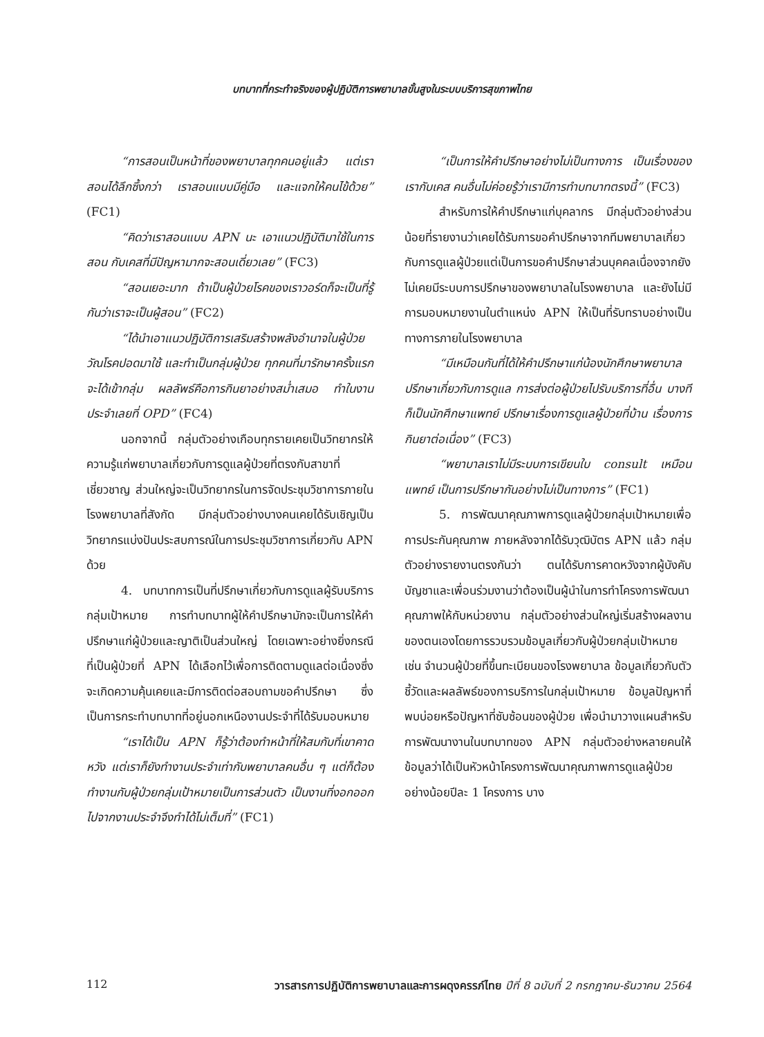บทบาทที่กระทำจริงของผู้ปฏิบัติการพยาบาลขั้นสูงในระบบบริการสุขภาพไทย
“การสอนเป็นหน้าที่ของพยาบาลทุกคนอยู่แล้ว แต่เราสอนได้ลึกซึ้งกว่า เราสอนแบบมีคู่มือ และแจกให้คนไข้ด้วย” (FC1)
“คิดว่าเราสอนแบบ APN นะ เอาแนวปฏิบัติมาใช้ในการสอน กับเคสที่มีปัญหามากจะสอนเดี่ยวเลย” (FC3)
“สอนเยอะมาก ถ้าเป็นผู้ป่วยโรคของเราวอร์ดก็จะเป็นที่รู้กันว่าเราจะเป็นผู้สอน” (FC2)
“ได้นำเอาแนวปฏิบัติการเสริมสร้างพลังอำนาจในผู้ป่วยวัณโรคปอดมาใช้ และทำเป็นกลุ่มผู้ป่วย ทุกคนที่มารักษาครั้งแรกจะได้เข้ากลุ่ม ผลลัพธ์คือการกินยาอย่างสม่ำเสมอ ทำในงานประจำเลยที่ OPD” (FC4)
นอกจากนี้ กลุ่มตัวอย่างเกือบทุกรายเคยเป็นวิทยากรให้ความรู้แก่พยาบาลเกี่ยวกับการดูแลผู้ป่วยที่ตรงกับสาขาที่เชี่ยวชาญ ส่วนใหญ่จะเป็นวิทยากรในการจัดประชุมวิชาการภายในโรงพยาบาลที่สังกัด มีกลุ่มตัวอย่างบางคนเคยได้รับเชิญเป็นวิทยากรแบ่งปันประสบการณ์ในการประชุมวิชาการเกี่ยวกับ APN ด้วย
4. บทบาทการเป็นที่ปรึกษาเกี่ยวกับการดูแลผู้รับบริการกลุ่มเป้าหมาย การทำบทบาทผู้ให้คำปรึกษามักจะเป็นการให้คำปรึกษาแก่ผู้ป่วยและญาติเป็นส่วนใหญ่ โดยเฉพาะอย่างยิ่งกรณีที่เป็นผู้ป่วยที่ APN ได้เลือกไว้เพื่อการติดตามดูแลต่อเนื่องซึ่งจะเกิดความคุ้นเคยและมีการติดต่อสอบถามขอคำปรึกษา ซึ่งเป็นการกระทำบทบาทที่อยู่นอกเหนืองานประจำที่ได้รับมอบหมาย
“เราได้เป็น APN ก็รู้ว่าต้องทำหน้าที่ให้สมกับที่เขาคาดหวัง แต่เราก็ยังทำงานประจำเท่ากับพยาบาลคนอื่น ๆ แต่ก็ต้องทำงานกับผู้ป่วยกลุ่มเป้าหมายเป็นการส่วนตัว เป็นงานที่งอกออกไปจากงานประจำจึงทำได้ไม่เต็มที่” (FC1)
“เป็นการให้คำปรึกษาอย่างไม่เป็นทางการ เป็นเรื่องของเรากับเคส คนอื่นไม่ค่อยรู้ว่าเรามีการทำบทบาทตรงนี้” (FC3)
สำหรับการให้คำปรึกษาแก่บุคลากร มีกลุ่มตัวอย่างส่วนน้อยที่รายงานว่าเคยได้รับการขอคำปรึกษาจากทีมพยาบาลเกี่ยวกับการดูแลผู้ป่วยแต่เป็นการขอคำปรึกษาส่วนบุคคลเนื่องจากยังไม่เคยมีระบบการปรึกษาของพยาบาลในโรงพยาบาล และยังไม่มีการมอบหมายงานในตำแหน่ง APN ให้เป็นที่รับทราบอย่างเป็นทางการภายในโรงพยาบาล
“มีเหมือนกันที่ได้ให้คำปรึกษาแก่น้องนักศึกษาพยาบาล ปรึกษาเกี่ยวกับการดูแล การส่งต่อผู้ป่วยไปรับบริการที่อื่น บางทีก็เป็นนักศึกษาแพทย์ ปรึกษาเรื่องการดูแลผู้ป่วยที่บ้าน เรื่องการกินยาต่อเนื่อง” (FC3)
“พยาบาลเราไม่มีระบบการเขียนใบ consult เหมือนแพทย์ เป็นการปรึกษากันอย่างไม่เป็นทางการ” (FC1)
5. การพัฒนาคุณภาพการดูแลผู้ป่วยกลุ่มเป้าหมายเพื่อการประกันคุณภาพ ภายหลังจากได้รับวุฒิบัตร APN แล้ว กลุ่มตัวอย่างรายงานตรงกันว่า ตนได้รับการคาดหวังจากผู้บังคับบัญชาและเพื่อนร่วมงานว่าต้องเป็นผู้นำในการทำโครงการพัฒนาคุณภาพให้กับหน่วยงาน กลุ่มตัวอย่างส่วนใหญ่เริ่มสร้างผลงานของตนเองโดยการรวบรวมข้อมูลเกี่ยวกับผู้ป่วยกลุ่มเป้าหมาย เช่น จำนวนผู้ป่วยที่ขึ้นทะเบียนของโรงพยาบาล ข้อมูลเกี่ยวกับตัวชี้วัดและผลลัพธ์ของการบริการในกลุ่มเป้าหมาย ข้อมูลปัญหาที่พบบ่อยหรือปัญหาที่ซับซ้อนของผู้ป่วย เพื่อนำมาวางแผนสำหรับการพัฒนางานในบทบาทของ APN กลุ่มตัวอย่างหลายคนให้ข้อมูลว่าได้เป็นหัวหน้าโครงการพัฒนาคุณภาพการดูแลผู้ป่วยอย่างน้อยปีละ 1 โครงการ บาง
112 วารสารการปฏิบัติการพยาบาลและการผดุงครรภ์ไทย ปีที่ 8 ฉบับที่ 2 กรกฎาคม-ธันวาคม 2564